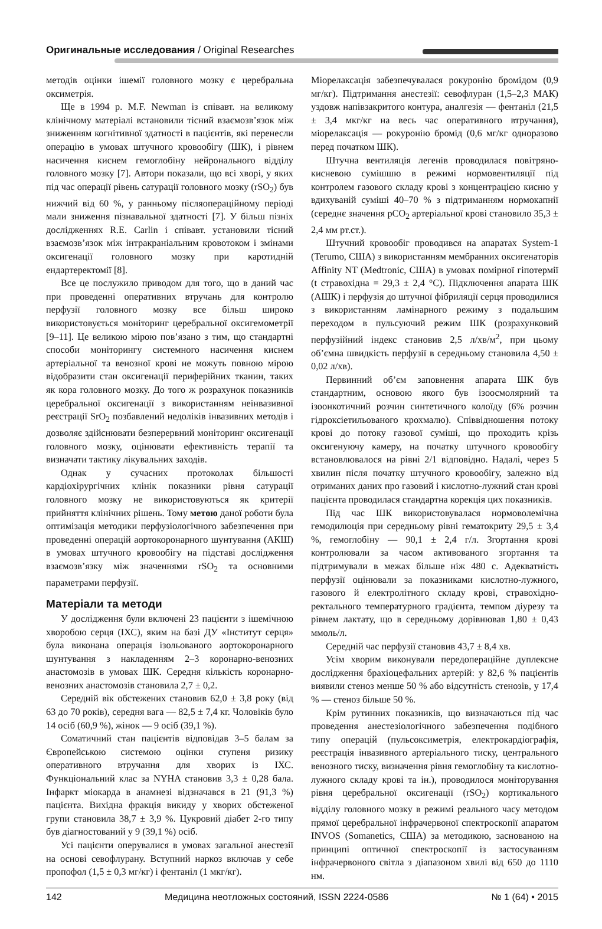Оригинальные исследования / Original Researches
методів оцінки ішемії головного мозку є церебральна оксиметрія.
Ще в 1994 р. M.F. Newman із співавт. на великому клінічному матеріалі встановили тісний взаємозв’язок між зниженням когнітивної здатності в пацієнтів, які перенесли операцію в умовах штучного кровообігу (ШК), і рівнем насичення киснем гемоглобіну нейронального відділу головного мозку [7]. Автори показали, що всі хворі, у яких під час операції рівень сатурації головного мозку (rSO<sub>2</sub>) був нижчий від 60 %, у ранньому післяопераційному періоді мали зниження пізнавальної здатності [7]. У більш пізніх дослідженнях R.E. Carlin і співавт. установили тісний взаємозв’язок між інтракраніальним кровотоком і змінами оксигенації головного мозку при каротидній ендартеректомії [8].
Все це послужило приводом для того, що в даний час при проведенні оперативних втручань для контролю перфузії головного мозку все більш широко використовується моніторинг церебральної оксигемометрії [9–11]. Це великою мірою пов’язано з тим, що стандартні способи моніторингу системного насичення киснем артеріальної та венозної крові не можуть повною мірою відобразити стан оксигенації периферійних тканин, таких як кора головного мозку. До того ж розрахунок показників церебральної оксигенації з використанням неінвазивної реєстрації SrO<sub>2</sub> позбавлений недоліків інвазивних методів і дозволяє здійснювати безперервний моніторинг оксигенації головного мозку, оцінювати ефективність терапії та визначати тактику лікувальних заходів.
Однак у сучасних протоколах більшості кардіохірургічних клінік показники рівня сатурації головного мозку не використовуються як критерії прийняття клінічних рішень. Тому метою даної роботи була оптимізація методики перфузіологічного забезпечення при проведенні операцій аортокоронарного шунтування (АКШ) в умовах штучного кровообігу на підставі дослідження взаємозв’язку між значеннями rSO<sub>2</sub> та основними параметрами перфузії.
Матеріали та методи
У дослідження були включені 23 пацієнти з ішемічною хворобою серця (ІХС), яким на базі ДУ «Інститут серця» була виконана операція ізольованого аортокоронарного шунтування з накладенням 2–3 коронарно-венозних анастомозів в умовах ШК. Середня кількість коронарно-венозних анастомозів становила 2,7 ± 0,2.
Середній вік обстежених становив 62,0 ± 3,8 року (від 63 до 70 років), середня вага — 82,5 ± 7,4 кг. Чоловіків було 14 осіб (60,9 %), жінок — 9 осіб (39,1 %).
Соматичний стан пацієнтів відповідав 3–5 балам за Європейською системою оцінки ступеня ризику оперативного втручання для хворих із ІХС. Функціональний клас за NYHA становив 3,3 ± 0,28 бала. Інфаркт міокарда в анамнезі відзначався в 21 (91,3 %) пацієнта. Вихідна фракція викиду у хворих обстеженої групи становила 38,7 ± 3,9 %. Цукровий діабет 2-го типу був діагностований у 9 (39,1 %) осіб.
Усі пацієнти оперувалися в умовах загальної анестезії на основі севофлурану. Вступний наркоз включав у себе пропофол (1,5 ± 0,3 мг/кг) і фентаніл (1 мкг/кг).
Міорелаксація забезпечувалася рокуронію бромідом (0,9 мг/кг). Підтримання анестезії: севофлуран (1,5–2,3 МАК) уздовж напівзакритого контура, аналгезія — фентаніл (21,5 ± 3,4 мкг/кг на весь час оперативного втручання), міорелаксація — рокуронію бромід (0,6 мг/кг одноразово перед початком ШК).
Штучна вентиляція легенів проводилася повітряно-кисневою сумішшю в режимі нормовентиляції під контролем газового складу крові з концентрацією кисню у вдихуваній суміші 40–70 % з підтриманням нормокапнії (середнє значення pCO<sub>2</sub> артеріальної крові становило 35,3 ± 2,4 мм рт.ст.).
Штучний кровообіг проводився на апаратах System-1 (Terumo, США) з використанням мембранних оксигенаторів Affinity NT (Medtronic, США) в умовах помірної гіпотермії (t стравохідна = 29,3 ± 2,4 °С). Підключення апарата ШК (АШК) і перфузія до штучної фібриляції серця проводилися з використанням ламінарного режиму з подальшим переходом в пульсуючий режим ШК (розрахунковий перфузійний індекс становив 2,5 л/хв/м<sup>2</sup>, при цьому об’ємна швидкість перфузії в середньому становила 4,50 ± 0,02 л/хв).
Первинний об’єм заповнення апарата ШК був стандартним, основою якого був ізоосмолярний та ізоонкотичний розчин синтетичного колоїду (6% розчин гідроксіетильованого крохмалю). Співвідношення потоку крові до потоку газової суміші, що проходить крізь оксигенуючу камеру, на початку штучного кровообігу встановлювалося на рівні 2/1 відповідно. Надалі, через 5 хвилин після початку штучного кровообігу, залежно від отриманих даних про газовий і кислотно-лужний стан крові пацієнта проводилася стандартна корекція цих показників.
Під час ШК використовувалася нормоволемічна гемодилюція при середньому рівні гематокриту 29,5 ± 3,4 %, гемоглобіну — 90,1 ± 2,4 г/л. Згортання крові контролювали за часом активованого згортання та підтримували в межах більше ніж 480 с. Адекватність перфузії оцінювали за показниками кислотно-лужного, газового й електролітного складу крові, стравохідно-ректального температурного градієнта, темпом діурезу та рівнем лактату, що в середньому дорівнював 1,80 ± 0,43 ммоль/л.
Середній час перфузії становив 43,7 ± 8,4 хв.
Усім хворим виконували передопераційне дуплексне дослідження брахіоцефальних артерій: у 82,6 % пацієнтів виявили стеноз менше 50 % або відсутність стенозів, у 17,4 % — стеноз більше 50 %.
Крім рутинних показників, що визначаються під час проведення анестезіологічного забезпечення подібного типу операцій (пульсоксиметрія, електрокардіографія, реєстрація інвазивного артеріального тиску, центрального венозного тиску, визначення рівня гемоглобіну та кислотно-лужного складу крові та ін.), проводилося моніторування рівня церебральної оксигенації (rSO<sub>2</sub>) кортикального відділу головного мозку в режимі реального часу методом прямої церебральної інфрачервоної спектроскопії апаратом INVOS (Somanetics, США) за методикою, заснованою на принципі оптичної спектроскопії із застосуванням інфрачервоного світла з діапазоном хвилі від 650 до 1110 нм.
142 Медицина неотложных состояний, ISSN 2224-0586 № 1 (64) • 2015